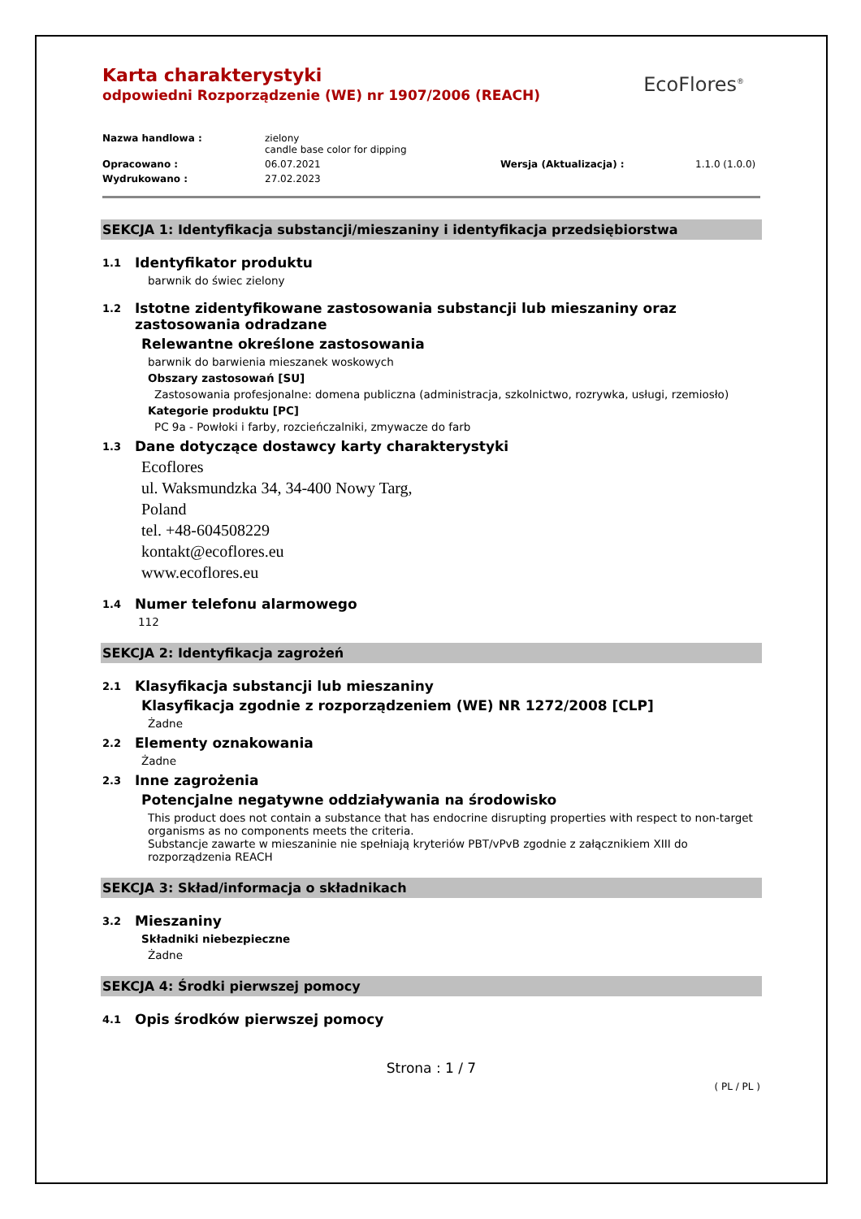EcoFlores<sup>®</sup>
Karta charakterystyki
odpowiedni Rozporządzenie (WE) nr 1907/2006 (REACH)
Nazwa handlowa :
zielony
candle base color for dipping
Opracowano :
06.07.2021
Wersja (Aktualizacja) :
1.1.0 (1.0.0)
Wydrukowano :
27.02.2023
SEKCJA 1: Identyfikacja substancji/mieszaniny i identyfikacja przedsiębiorstwa
1.1 Identyfikator produktu
barwnik do świec zielony
1.2 Istotne zidentyfikowane zastosowania substancji lub mieszaniny oraz zastosowania odradzane
Relewantne określone zastosowania
barwnik do barwienia mieszanek woskowych
Obszary zastosowań [SU]
Zastosowania profesjonalne: domena publiczna (administracja, szkolnictwo, rozrywka, usługi, rzemiosło)
Kategorie produktu [PC]
PC 9a - Powłoki i farby, rozcieńczalniki, zmywacze do farb
1.3 Dane dotyczące dostawcy karty charakterystyki
Ecoflores
ul. Waksmundzka 34, 34-400 Nowy Targ,
Poland
tel. +48-604508229
kontakt@ecoflores.eu
www.ecoflores.eu
1.4 Numer telefonu alarmowego
112
SEKCJA 2: Identyfikacja zagrożeń
2.1 Klasyfikacja substancji lub mieszaniny
Klasyfikacja zgodnie z rozporządzeniem (WE) NR 1272/2008 [CLP]
Żadne
2.2 Elementy oznakowania
Żadne
2.3 Inne zagrożenia
Potencjalne negatywne oddziaływania na środowisko
This product does not contain a substance that has endocrine disrupting properties with respect to non-target organisms as no components meets the criteria.
Substancje zawarte w mieszaninie nie spełniają kryteriów PBT/vPvB zgodnie z załącznikiem XIII do rozporządzenia REACH
SEKCJA 3: Skład/informacja o składnikach
3.2 Mieszaniny
Składniki niebezpieczne
Żadne
SEKCJA 4: Środki pierwszej pomocy
4.1 Opis środków pierwszej pomocy
Strona : 1 / 7
( PL / PL )